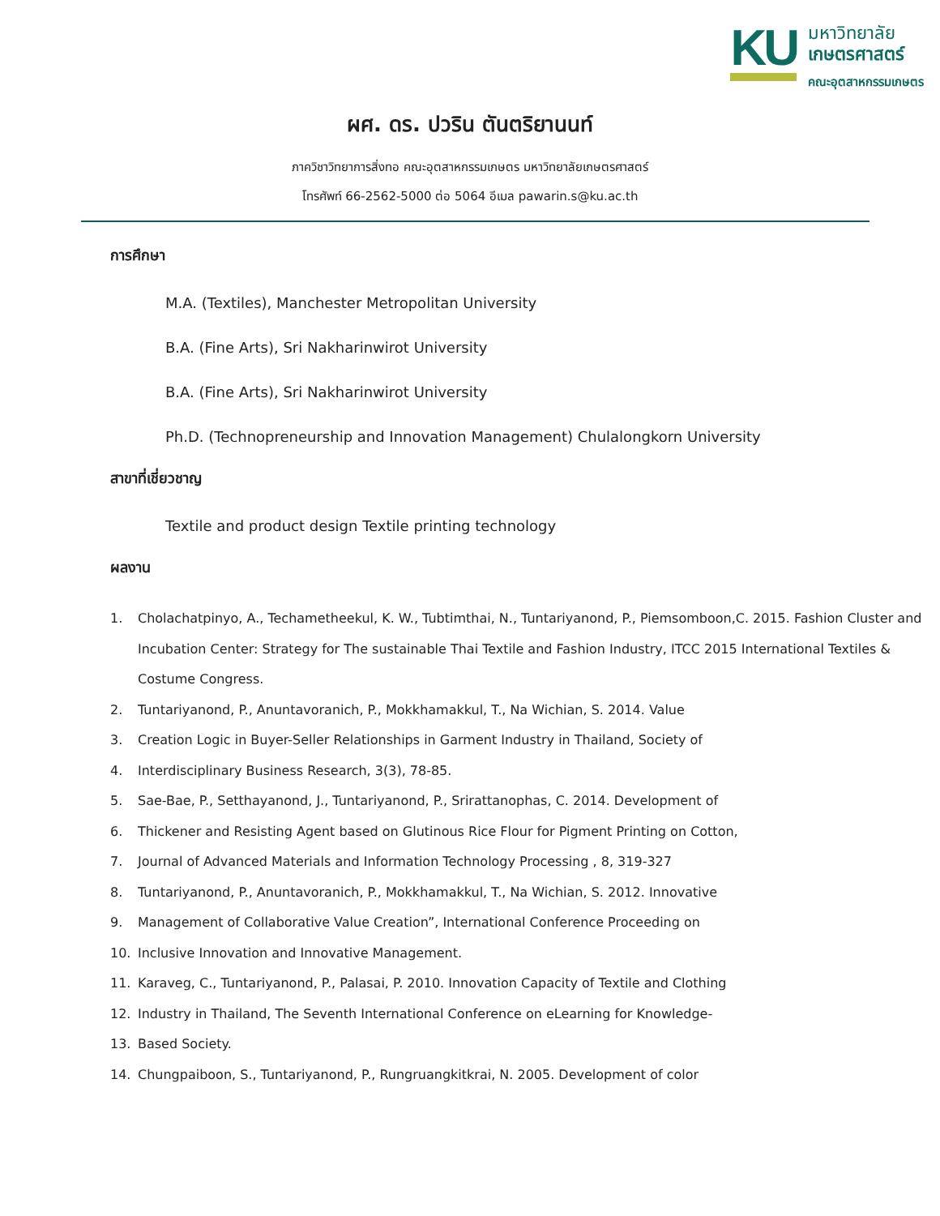KU
มหาวิทยาลัย
เกษตรศาสตร์
คณะอุตสาหกรรมเกษตร
ผศ. ดร. ปวริน ตันตริยานนท์
ภาควิชาวิทยาการสิ่งทอ คณะอุตสาหกรรมเกษตร มหาวิทยาลัยเกษตรศาสตร์
โทรศัพท์ 66-2562-5000 ต่อ 5064 อีเมล pawarin.s@ku.ac.th
การศึกษา
M.A. (Textiles), Manchester Metropolitan University
B.A. (Fine Arts), Sri Nakharinwirot University
B.A. (Fine Arts), Sri Nakharinwirot University
Ph.D. (Technopreneurship and Innovation Management) Chulalongkorn University
สาขาที่เชี่ยวชาญ
Textile and product design Textile printing technology
ผลงาน
1. Cholachatpinyo, A., Techametheekul, K. W., Tubtimthai, N., Tuntariyanond, P., Piemsomboon,C. 2015. Fashion Cluster and Incubation Center: Strategy for The sustainable Thai Textile and Fashion Industry, ITCC 2015 International Textiles & Costume Congress.
2. Tuntariyanond, P., Anuntavoranich, P., Mokkhamakkul, T., Na Wichian, S. 2014. Value
3. Creation Logic in Buyer-Seller Relationships in Garment Industry in Thailand, Society of
4. Interdisciplinary Business Research, 3(3), 78-85.
5. Sae-Bae, P., Setthayanond, J., Tuntariyanond, P., Srirattanophas, C. 2014. Development of
6. Thickener and Resisting Agent based on Glutinous Rice Flour for Pigment Printing on Cotton,
7. Journal of Advanced Materials and Information Technology Processing , 8, 319-327
8. Tuntariyanond, P., Anuntavoranich, P., Mokkhamakkul, T., Na Wichian, S. 2012. Innovative
9. Management of Collaborative Value Creation”, International Conference Proceeding on
10. Inclusive Innovation and Innovative Management.
11. Karaveg, C., Tuntariyanond, P., Palasai, P. 2010. Innovation Capacity of Textile and Clothing
12. Industry in Thailand, The Seventh International Conference on eLearning for Knowledge-
13. Based Society.
14. Chungpaiboon, S., Tuntariyanond, P., Rungruangkitkrai, N. 2005. Development of color